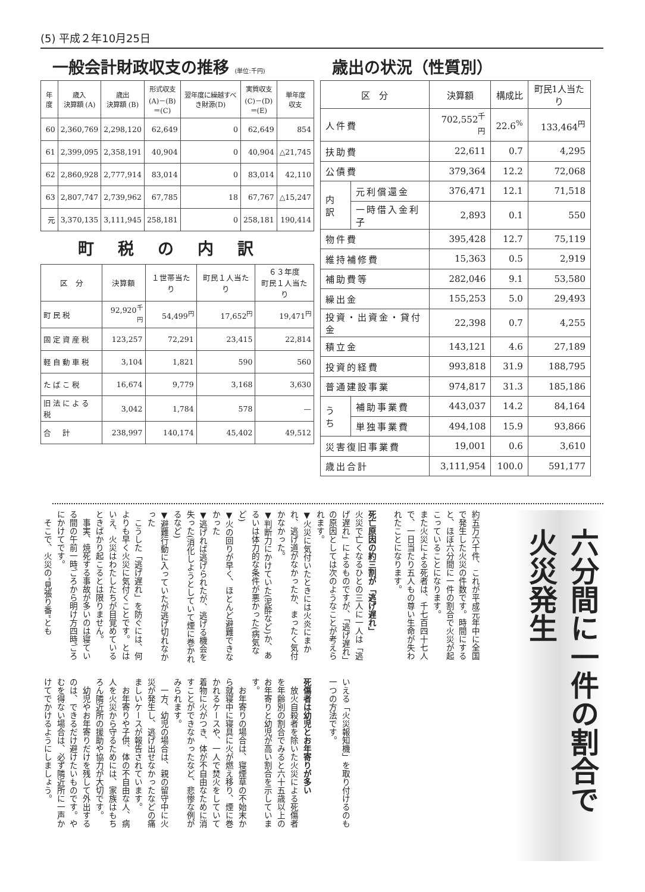(5) 平成２年10月25日
一般会計財政収支の推移 (単位:千円)
| 年度 | 歳入 決算額 (A) | 歳出 決算額 (B) | 形式収支 (A)－(B) ＝(C) | 翌年度に繰越すべき財源(D) | 実質収支 (C)－(D) ＝(E) | 単年度 収支 |
| --- | --- | --- | --- | --- | --- | --- |
| 60 | 2,360,769 | 2,298,120 | 62,649 | 0 | 62,649 | 854 |
| 61 | 2,399,095 | 2,358,191 | 40,904 | 0 | 40,904 | △21,745 |
| 62 | 2,860,928 | 2,777,914 | 83,014 | 0 | 83,014 | 42,110 |
| 63 | 2,807,747 | 2,739,962 | 67,785 | 18 | 67,767 | △15,247 |
| 元 | 3,370,135 | 3,111,945 | 258,181 | 0 | 258,181 | 190,414 |
町税の内訳
| 区 分 | 決算額 | １世帯当たり | 町民１人当たり | ６３年度 町民１人当たり |
| --- | --- | --- | --- | --- |
| 町民税 | 92,920<sup>千円</sup> | 54,499<sup>円</sup> | 17,652<sup>円</sup> | 19,471<sup>円</sup> |
| 固定資産税 | 123,257 | 72,291 | 23,415 | 22,814 |
| 軽自動車税 | 3,104 | 1,821 | 590 | 560 |
| たばこ税 | 16,674 | 9,779 | 3,168 | 3,630 |
| 旧法による税 | 3,042 | 1,784 | 578 | — |
| 合 計 | 238,997 | 140,174 | 45,402 | 49,512 |
歳出の状況（性質別）
| 区 分 | | 決算額 | 構成比 | 町民1人当たり |
| --- | --- | --- | --- | --- |
| 人件費 | | 702,552<sup>千円</sup> | 22.6<sup>%</sup> | 133,464<sup>円</sup> |
| 扶助費 | | 22,611 | 0.7 | 4,295 |
| 公債費 | | 379,364 | 12.2 | 72,068 |
| 内訳 | 元利償還金 | 376,471 | 12.1 | 71,518 |
| | 一時借入金利子 | 2,893 | 0.1 | 550 |
| 物件費 | | 395,428 | 12.7 | 75,119 |
| 維持補修費 | | 15,363 | 0.5 | 2,919 |
| 補助費等 | | 282,046 | 9.1 | 53,580 |
| 繰出金 | | 155,253 | 5.0 | 29,493 |
| 投資・出資金・貸付金 | | 22,398 | 0.7 | 4,255 |
| 積立金 | | 143,121 | 4.6 | 27,189 |
| 投資的経費 | | 993,818 | 31.9 | 188,795 |
| 普通建設事業 | | 974,817 | 31.3 | 185,186 |
| うち | 補助事業費 | 443,037 | 14.2 | 84,164 |
| | 単独事業費 | 494,108 | 15.9 | 93,866 |
| 災害復旧事業費 | | 19,001 | 0.6 | 3,610 |
| 歳出合計 | | 3,111,954 | 100.0 | 591,177 |
六分間に一件の割合で　火災発生
約五万六千件、これが平成元年中に全国で発生した火災の件数です。時間にすると、ほぼ六分間に一件の割合で火災が起こっていることになります。
また火災による死者は、千七百四十七人で、一日当たり五人もの尊い生命が失われたことになります。
　
死亡原因の約三割が「逃げ遅れ」
火災で亡くなるひとの三人に一人は「逃げ遅れ」によるものですが、「逃げ遅れ」の原因としては次のようなことが考えられます。
▼火災に気付いたときには火炎にまかれ、逃げ道がなかったか、まったく気付かなかった。
▼判断力にかけていた(泥酔など)か、あるいは体力的な条件が悪かった(病気など)
▼火の回りが早く、ほとんど避難できなかった
▼逃げれば逃げられたが、逃げる機会を失った(消化しようとしていて煙に巻かれるなど)
▼避難行動に入っていたが逃げ切れなかった
　こうした「逃げ遅れ」を防ぐには、何よりも早く火災に気付くことです。とはいえ、火災はわたしたちが目覚めているときばかり起こるとは限りません。
　事実、焼死する事故が多いのは寝ている間の午前一時ごろから明け方四時ごろにかけてです。
　そこで、火災の“見張り番”とも
いえる「火災報知機」を取り付けるのも一つの方法です。
　
死傷者は幼児とお年寄りが多い
　放火自殺者を除いた火災による死傷者を年齢別の割合でみると六十五歳以上のお年寄りと幼児が高い割合を示しています。
　お年寄りの場合は、寝煙草の不始末から就寝中に寝具に火が燃え移り、煙に巻かれるケースや、一人で焚火をしていて着物に火がつき、体が不自由なために消すことができなかったなど、悲惨な例がみられます。
　一方、幼児の場合は、親の留守中に火災が発生し、逃げ出せなかったなどの痛ましいケースが報告されています。
　お年寄りや子供、体の不自由な人、病人を火災から守るためには、家族はもちろん隣近所の援助や協力が大切です。
　幼児やお年寄りだけを残して外出するのは、できるだけ避けたいものです。やむを得ない場合は、必ず隣近所に一声かけてでかけるようにしましょう。